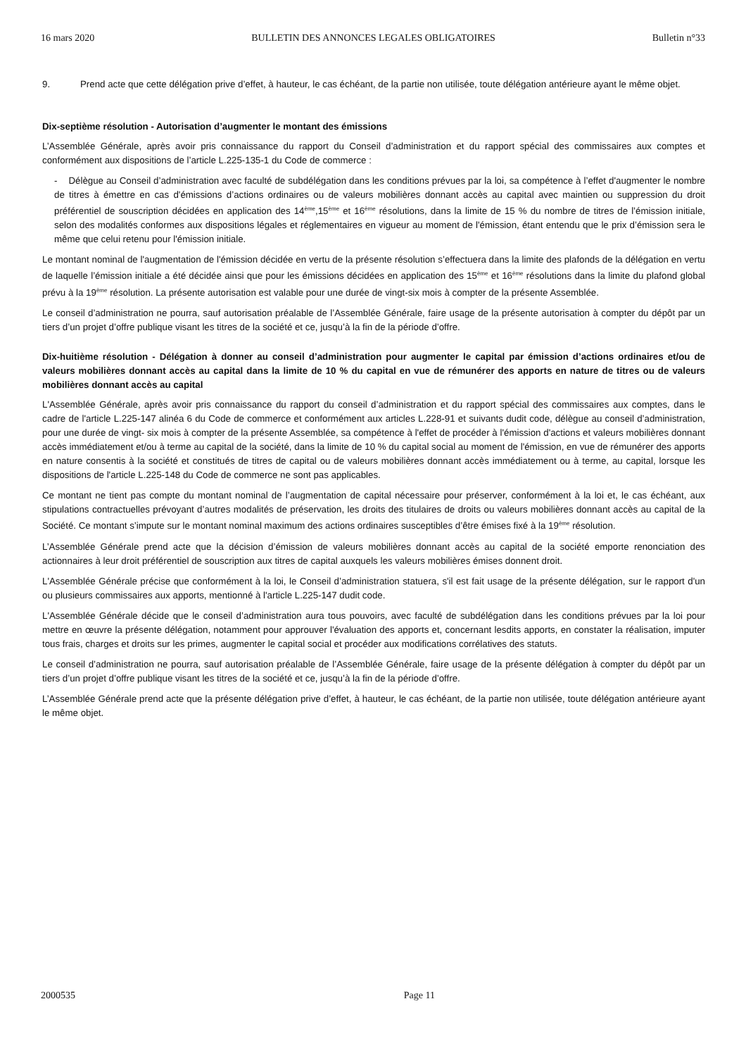16 mars 2020 BULLETIN DES ANNONCES LEGALES OBLIGATOIRES Bulletin n°33
9. Prend acte que cette délégation prive d’effet, à hauteur, le cas échéant, de la partie non utilisée, toute délégation antérieure ayant le même objet.
Dix-septième résolution - Autorisation d’augmenter le montant des émissions
L’Assemblée Générale, après avoir pris connaissance du rapport du Conseil d’administration et du rapport spécial des commissaires aux comptes et conformément aux dispositions de l’article L.225-135-1 du Code de commerce :
- Délègue au Conseil d’administration avec faculté de subdélégation dans les conditions prévues par la loi, sa compétence à l’effet d'augmenter le nombre de titres à émettre en cas d'émissions d’actions ordinaires ou de valeurs mobilières donnant accès au capital avec maintien ou suppression du droit préférentiel de souscription décidées en application des 14<sup>ème</sup>,15<sup>ème</sup> et 16<sup>ème</sup> résolutions, dans la limite de 15 % du nombre de titres de l’émission initiale, selon des modalités conformes aux dispositions légales et réglementaires en vigueur au moment de l'émission, étant entendu que le prix d’émission sera le même que celui retenu pour l'émission initiale.
Le montant nominal de l'augmentation de l'émission décidée en vertu de la présente résolution s’effectuera dans la limite des plafonds de la délégation en vertu de laquelle l’émission initiale a été décidée ainsi que pour les émissions décidées en application des 15<sup>ème</sup> et 16<sup>ème</sup> résolutions dans la limite du plafond global prévu à la 19<sup>ème</sup> résolution. La présente autorisation est valable pour une durée de vingt-six mois à compter de la présente Assemblée.
Le conseil d’administration ne pourra, sauf autorisation préalable de l’Assemblée Générale, faire usage de la présente autorisation à compter du dépôt par un tiers d’un projet d’offre publique visant les titres de la société et ce, jusqu’à la fin de la période d’offre.
Dix-huitième résolution - Délégation à donner au conseil d’administration pour augmenter le capital par émission d’actions ordinaires et/ou de valeurs mobilières donnant accès au capital dans la limite de 10 % du capital en vue de rémunérer des apports en nature de titres ou de valeurs mobilières donnant accès au capital
L'Assemblée Générale, après avoir pris connaissance du rapport du conseil d’administration et du rapport spécial des commissaires aux comptes, dans le cadre de l'article L.225-147 alinéa 6 du Code de commerce et conformément aux articles L.228-91 et suivants dudit code, délègue au conseil d’administration, pour une durée de vingt- six mois à compter de la présente Assemblée, sa compétence à l'effet de procéder à l'émission d'actions et valeurs mobilières donnant accès immédiatement et/ou à terme au capital de la société, dans la limite de 10 % du capital social au moment de l'émission, en vue de rémunérer des apports en nature consentis à la société et constitués de titres de capital ou de valeurs mobilières donnant accès immédiatement ou à terme, au capital, lorsque les dispositions de l'article L.225-148 du Code de commerce ne sont pas applicables.
Ce montant ne tient pas compte du montant nominal de l’augmentation de capital nécessaire pour préserver, conformément à la loi et, le cas échéant, aux stipulations contractuelles prévoyant d’autres modalités de préservation, les droits des titulaires de droits ou valeurs mobilières donnant accès au capital de la Société. Ce montant s’impute sur le montant nominal maximum des actions ordinaires susceptibles d’être émises fixé à la 19<sup>ème</sup> résolution.
L’Assemblée Générale prend acte que la décision d’émission de valeurs mobilières donnant accès au capital de la société emporte renonciation des actionnaires à leur droit préférentiel de souscription aux titres de capital auxquels les valeurs mobilières émises donnent droit.
L'Assemblée Générale précise que conformément à la loi, le Conseil d’administration statuera, s'il est fait usage de la présente délégation, sur le rapport d'un ou plusieurs commissaires aux apports, mentionné à l'article L.225-147 dudit code.
L'Assemblée Générale décide que le conseil d’administration aura tous pouvoirs, avec faculté de subdélégation dans les conditions prévues par la loi pour mettre en œuvre la présente délégation, notamment pour approuver l'évaluation des apports et, concernant lesdits apports, en constater la réalisation, imputer tous frais, charges et droits sur les primes, augmenter le capital social et procéder aux modifications corrélatives des statuts.
Le conseil d’administration ne pourra, sauf autorisation préalable de l’Assemblée Générale, faire usage de la présente délégation à compter du dépôt par un tiers d’un projet d’offre publique visant les titres de la société et ce, jusqu’à la fin de la période d’offre.
L’Assemblée Générale prend acte que la présente délégation prive d’effet, à hauteur, le cas échéant, de la partie non utilisée, toute délégation antérieure ayant le même objet.
2000535 Page 11